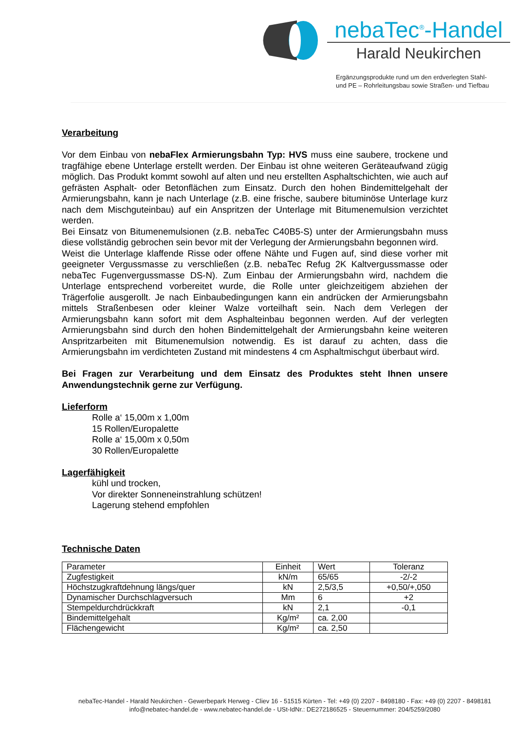nebaTec<sup>®</sup>-Handel
Harald Neukirchen
Ergänzungsprodukte rund um den erdverlegten Stahl-
und PE – Rohrleitungsbau sowie Straßen- und Tiefbau
Verarbeitung
Vor dem Einbau von nebaFlex Armierungsbahn Typ: HVS muss eine saubere, trockene und tragfähige ebene Unterlage erstellt werden. Der Einbau ist ohne weiteren Geräteaufwand zügig möglich. Das Produkt kommt sowohl auf alten und neu erstellten Asphaltschichten, wie auch auf gefrästen Asphalt- oder Betonflächen zum Einsatz. Durch den hohen Bindemittelgehalt der Armierungsbahn, kann je nach Unterlage (z.B. eine frische, saubere bituminöse Unterlage kurz nach dem Mischguteinbau) auf ein Anspritzen der Unterlage mit Bitumenemulsion verzichtet werden.
Bei Einsatz von Bitumenemulsionen (z.B. nebaTec C40B5-S) unter der Armierungsbahn muss diese vollständig gebrochen sein bevor mit der Verlegung der Armierungsbahn begonnen wird.
Weist die Unterlage klaffende Risse oder offene Nähte und Fugen auf, sind diese vorher mit geeigneter Vergussmasse zu verschließen (z.B. nebaTec Refug 2K Kaltvergussmasse oder nebaTec Fugenvergussmasse DS-N). Zum Einbau der Armierungsbahn wird, nachdem die Unterlage entsprechend vorbereitet wurde, die Rolle unter gleichzeitigem abziehen der Trägerfolie ausgerollt. Je nach Einbaubedingungen kann ein andrücken der Armierungsbahn mittels Straßenbesen oder kleiner Walze vorteilhaft sein. Nach dem Verlegen der Armierungsbahn kann sofort mit dem Asphalteinbau begonnen werden. Auf der verlegten Armierungsbahn sind durch den hohen Bindemittelgehalt der Armierungsbahn keine weiteren Anspritzarbeiten mit Bitumenemulsion notwendig. Es ist darauf zu achten, dass die Armierungsbahn im verdichteten Zustand mit mindestens 4 cm Asphaltmischgut überbaut wird.
Bei Fragen zur Verarbeitung und dem Einsatz des Produktes steht Ihnen unsere Anwendungstechnik gerne zur Verfügung.
Lieferform
Rolle a‘ 15,00m x 1,00m
15 Rollen/Europalette
Rolle a‘ 15,00m x 0,50m
30 Rollen/Europalette
Lagerfähigkeit
kühl und trocken,
Vor direkter Sonneneinstrahlung schützen!
Lagerung stehend empfohlen
Technische Daten
| Parameter | Einheit | Wert | Toleranz |
| --- | --- | --- | --- |
| Zugfestigkeit | kN/m | 65/65 | -2/-2 |
| Höchstzugkraftdehnung längs/quer | kN | 2,5/3,5 | +0,50/+,050 |
| Dynamischer Durchschlagversuch | Mm | 6 | +2 |
| Stempeldurchdrückkraft | kN | 2,1 | -0,1 |
| Bindemittelgehalt | Kg/m² | ca. 2,00 | |
| Flächengewicht | Kg/m² | ca. 2,50 | |
nebaTec-Handel - Harald Neukirchen - Gewerbepark Herweg - Cliev 16 - 51515 Kürten - Tel: +49 (0) 2207 - 8498180 - Fax: +49 (0) 2207 - 8498181
info@nebatec-handel.de - www.nebatec-handel.de - USt-IdNr.: DE272186525 - Steuernummer: 204/5259/2080